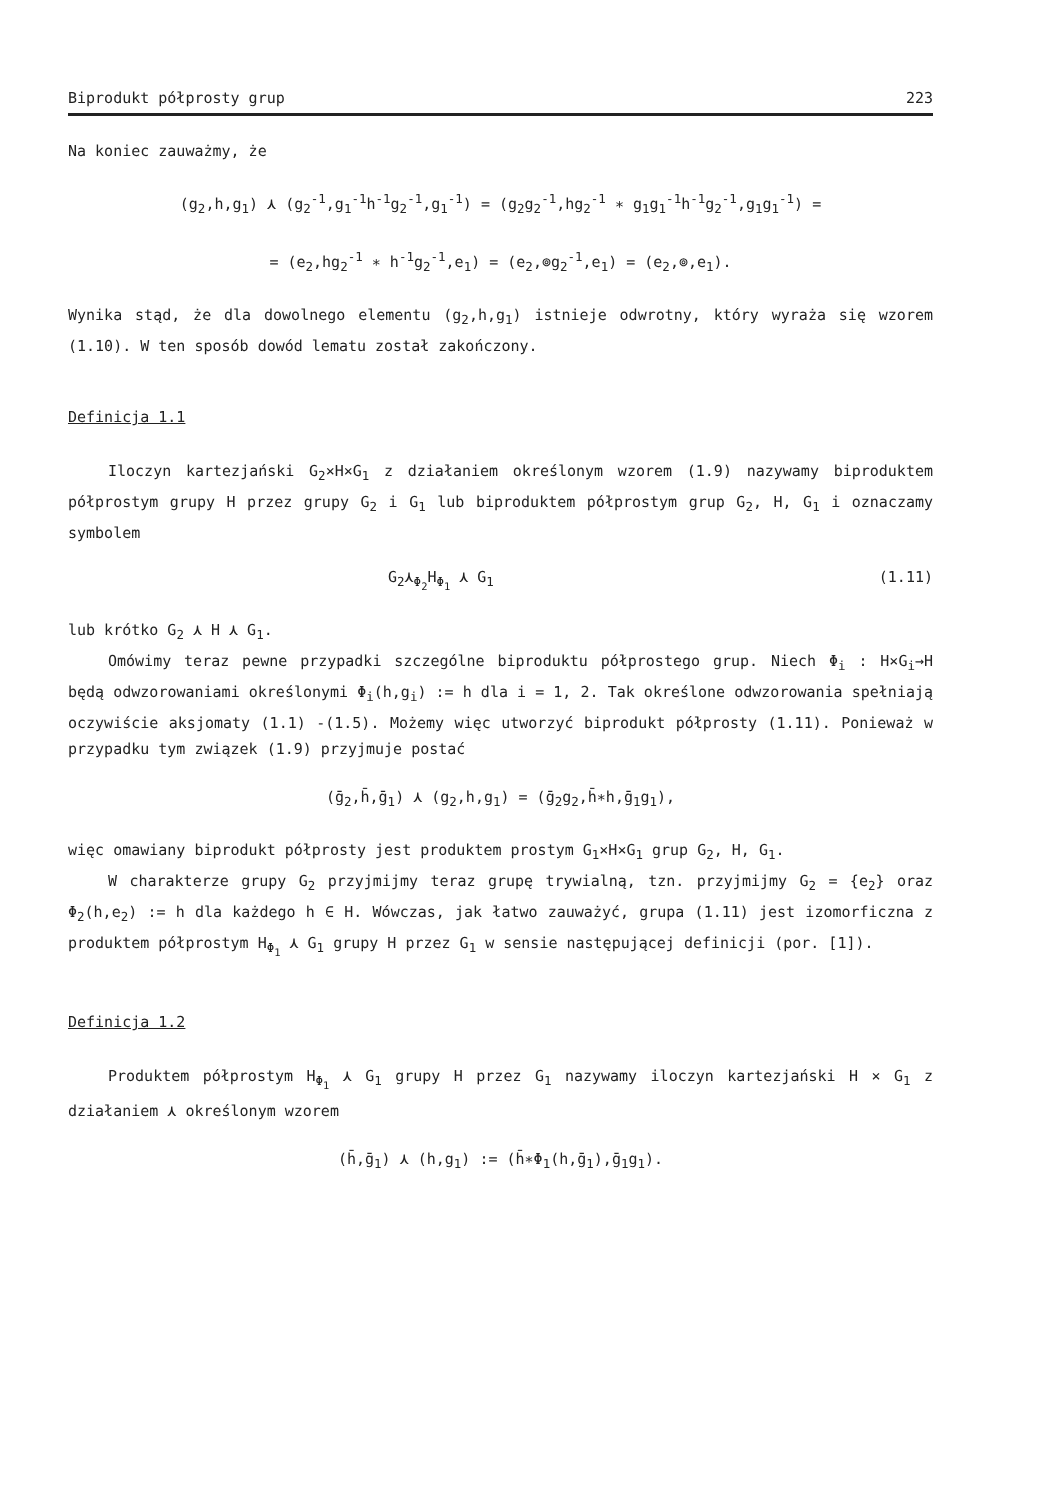Biprodukt półprosty grup 223
Na koniec zauważmy, że
(g<sub>2</sub>,h,g<sub>1</sub>) ⋏ (g<sub>2</sub><sup>-1</sup>,g<sub>1</sub><sup>-1</sup>h<sup>-1</sup>g<sub>2</sub><sup>-1</sup>,g<sub>1</sub><sup>-1</sup>) = (g<sub>2</sub>g<sub>2</sub><sup>-1</sup>,hg<sub>2</sub><sup>-1</sup> ∗ g<sub>1</sub>g<sub>1</sub><sup>-1</sup>h<sup>-1</sup>g<sub>2</sub><sup>-1</sup>,g<sub>1</sub>g<sub>1</sub><sup>-1</sup>) =
= (e<sub>2</sub>,hg<sub>2</sub><sup>-1</sup> ∗ h<sup>-1</sup>g<sub>2</sub><sup>-1</sup>,e<sub>1</sub>) = (e<sub>2</sub>,⊚g<sub>2</sub><sup>-1</sup>,e<sub>1</sub>) = (e<sub>2</sub>,⊚,e<sub>1</sub>).
Wynika stąd, że dla dowolnego elementu (g<sub>2</sub>,h,g<sub>1</sub>) istnieje odwrotny, który wyraża się wzorem (1.10). W ten sposób dowód lematu został zakończony.
Definicja 1.1
Iloczyn kartezjański G<sub>2</sub>×H×G<sub>1</sub> z działaniem określonym wzorem (1.9) nazywamy biproduktem półprostym grupy H przez grupy G<sub>2</sub> i G<sub>1</sub> lub biproduktem półprostym grup G<sub>2</sub>, H, G<sub>1</sub> i oznaczamy symbolem
G<sub>2</sub>⋏<sub>Φ<sub>2</sub></sub>H<sub>Φ<sub>1</sub></sub> ⋏ G<sub>1</sub> (1.11)
lub krótko G<sub>2</sub> ⋏ H ⋏ G<sub>1</sub>.
Omówimy teraz pewne przypadki szczególne biproduktu półprostego grup. Niech Φ<sub>i</sub> : H×G<sub>i</sub>→H będą odwzorowaniami określonymi Φ<sub>i</sub>(h,g<sub>i</sub>) := h dla i = 1, 2. Tak określone odwzorowania spełniają oczywiście aksjomaty (1.1) -(1.5). Możemy więc utworzyć biprodukt półprosty (1.11). Ponieważ w przypadku tym związek (1.9) przyjmuje postać
(ḡ<sub>2</sub>,h̄,ḡ<sub>1</sub>) ⋏ (g<sub>2</sub>,h,g<sub>1</sub>) = (ḡ<sub>2</sub>g<sub>2</sub>,h̄∗h,ḡ<sub>1</sub>g<sub>1</sub>),
więc omawiany biprodukt półprosty jest produktem prostym G<sub>1</sub>×H×G<sub>1</sub> grup G<sub>2</sub>, H, G<sub>1</sub>.
W charakterze grupy G<sub>2</sub> przyjmijmy teraz grupę trywialną, tzn. przyjmijmy G<sub>2</sub> = {e<sub>2</sub>} oraz Φ<sub>2</sub>(h,e<sub>2</sub>) := h dla każdego h ∈ H. Wówczas, jak łatwo zauważyć, grupa (1.11) jest izomorficzna z produktem półprostym H<sub>Φ<sub>1</sub></sub> ⋏ G<sub>1</sub> grupy H przez G<sub>1</sub> w sensie następującej definicji (por. [1]).
Definicja 1.2
Produktem półprostym H<sub>Φ<sub>1</sub></sub> ⋏ G<sub>1</sub> grupy H przez G<sub>1</sub> nazywamy iloczyn kartezjański H × G<sub>1</sub> z działaniem ⋏ określonym wzorem
(h̄,ḡ<sub>1</sub>) ⋏ (h,g<sub>1</sub>) := (h̄∗Φ<sub>1</sub>(h,ḡ<sub>1</sub>),ḡ<sub>1</sub>g<sub>1</sub>).